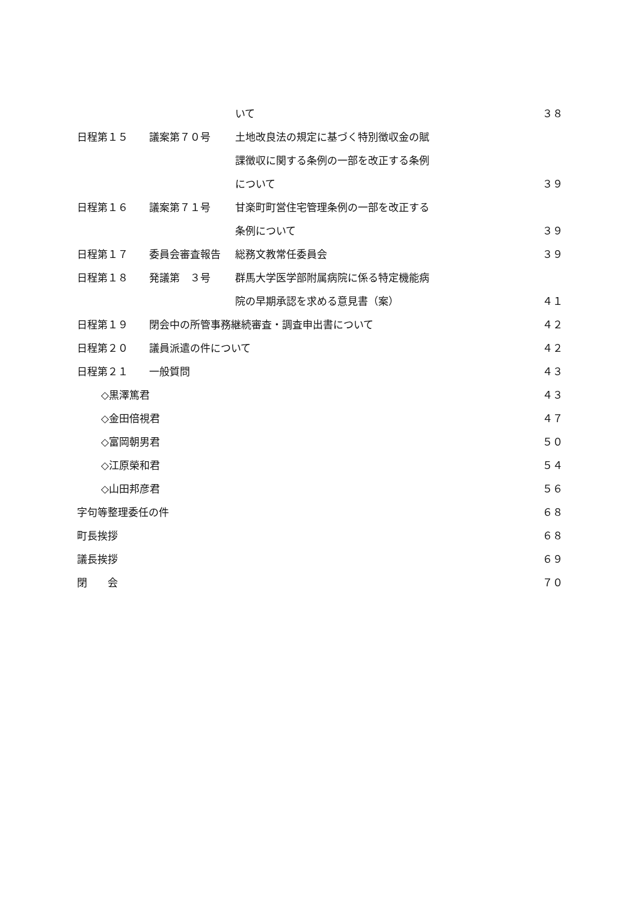いて ３８
日程第１５ 議案第７０号 土地改良法の規定に基づく特別徴収金の賦
課徴収に関する条例の一部を改正する条例
について ３９
日程第１６ 議案第７１号 甘楽町町営住宅管理条例の一部を改正する
条例について ３９
日程第１７ 委員会審査報告 総務文教常任委員会 ３９
日程第１８ 発議第　３号 群馬大学医学部附属病院に係る特定機能病
院の早期承認を求める意見書（案） ４１
日程第１９ 閉会中の所管事務継続審査・調査申出書について ４２
日程第２０ 議員派遣の件について ４２
日程第２１ 一般質問 ４３
◇黒澤篤君 ４３
◇金田倍視君 ４７
◇富岡朝男君 ５０
◇江原榮和君 ５４
◇山田邦彦君 ５６
字句等整理委任の件 ６８
町長挨拶 ６８
議長挨拶 ６９
閉　　会 ７０